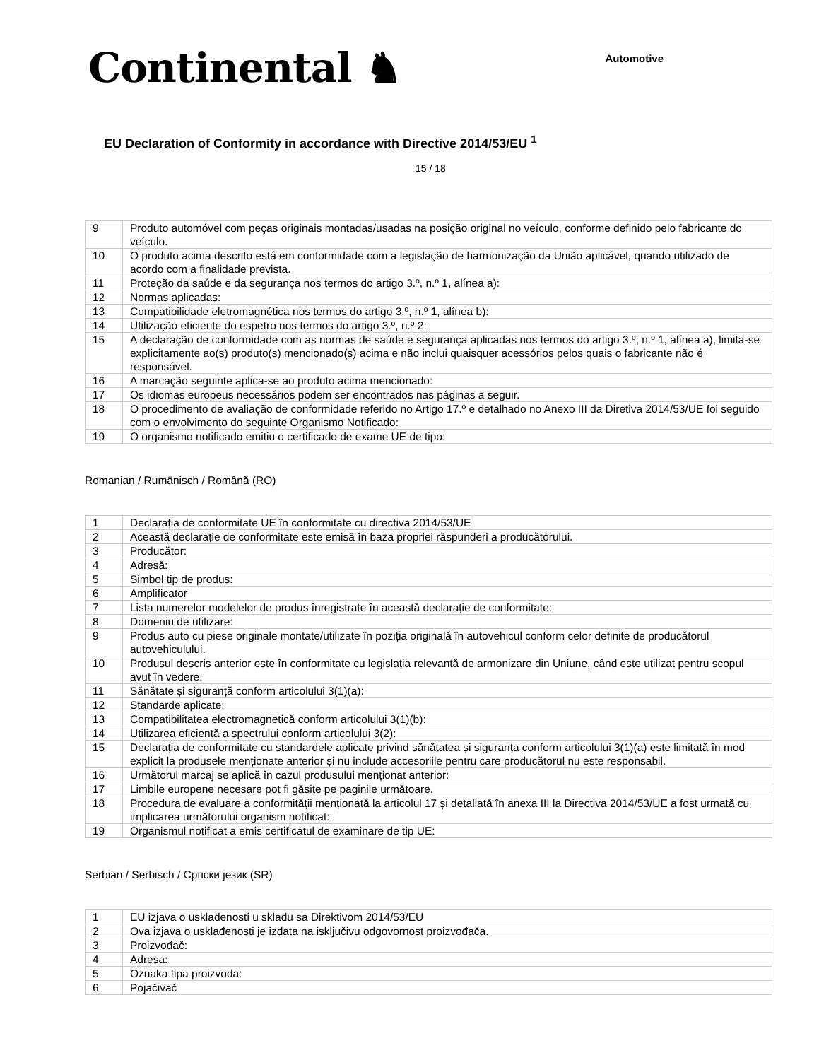Continental ♞
Automotive
EU Declaration of Conformity in accordance with Directive 2014/53/EU <sup>1</sup>
15 / 18
| 9 | Produto automóvel com peças originais montadas/usadas na posição original no veículo, conforme definido pelo fabricante do veículo. |
| 10 | O produto acima descrito está em conformidade com a legislação de harmonização da União aplicável, quando utilizado de acordo com a finalidade prevista. |
| 11 | Proteção da saúde e da segurança nos termos do artigo 3.º, n.º 1, alínea a): |
| 12 | Normas aplicadas: |
| 13 | Compatibilidade eletromagnética nos termos do artigo 3.º, n.º 1, alínea b): |
| 14 | Utilização eficiente do espetro nos termos do artigo 3.º, n.º 2: |
| 15 | A declaração de conformidade com as normas de saúde e segurança aplicadas nos termos do artigo 3.º, n.º 1, alínea a), limita-se explicitamente ao(s) produto(s) mencionado(s) acima e não inclui quaisquer acessórios pelos quais o fabricante não é responsável. |
| 16 | A marcação seguinte aplica-se ao produto acima mencionado: |
| 17 | Os idiomas europeus necessários podem ser encontrados nas páginas a seguir. |
| 18 | O procedimento de avaliação de conformidade referido no Artigo 17.º e detalhado no Anexo III da Diretiva 2014/53/UE foi seguido com o envolvimento do seguinte Organismo Notificado: |
| 19 | O organismo notificado emitiu o certificado de exame UE de tipo: |
Romanian / Rumänisch / Română (RO)
| 1 | Declarația de conformitate UE în conformitate cu directiva 2014/53/UE |
| 2 | Această declarație de conformitate este emisă în baza propriei răspunderi a producătorului. |
| 3 | Producător: |
| 4 | Adresă: |
| 5 | Simbol tip de produs: |
| 6 | Amplificator |
| 7 | Lista numerelor modelelor de produs înregistrate în această declarație de conformitate: |
| 8 | Domeniu de utilizare: |
| 9 | Produs auto cu piese originale montate/utilizate în poziția originală în autovehicul conform celor definite de producătorul autovehiculului. |
| 10 | Produsul descris anterior este în conformitate cu legislația relevantă de armonizare din Uniune, când este utilizat pentru scopul avut în vedere. |
| 11 | Sănătate și siguranță conform articolului 3(1)(a): |
| 12 | Standarde aplicate: |
| 13 | Compatibilitatea electromagnetică conform articolului 3(1)(b): |
| 14 | Utilizarea eficientă a spectrului conform articolului 3(2): |
| 15 | Declarația de conformitate cu standardele aplicate privind sănătatea și siguranța conform articolului 3(1)(a) este limitată în mod explicit la produsele menționate anterior și nu include accesoriile pentru care producătorul nu este responsabil. |
| 16 | Următorul marcaj se aplică în cazul produsului menționat anterior: |
| 17 | Limbile europene necesare pot fi găsite pe paginile următoare. |
| 18 | Procedura de evaluare a conformității menționată la articolul 17 și detaliată în anexa III la Directiva 2014/53/UE a fost urmată cu implicarea următorului organism notificat: |
| 19 | Organismul notificat a emis certificatul de examinare de tip UE: |
Serbian / Serbisch / Српски језик (SR)
| 1 | EU izjava o usklađenosti u skladu sa Direktivom 2014/53/EU |
| 2 | Ova izjava o usklađenosti je izdata na isključivu odgovornost proizvođača. |
| 3 | Proizvođač: |
| 4 | Adresa: |
| 5 | Oznaka tipa proizvoda: |
| 6 | Pojačivač |